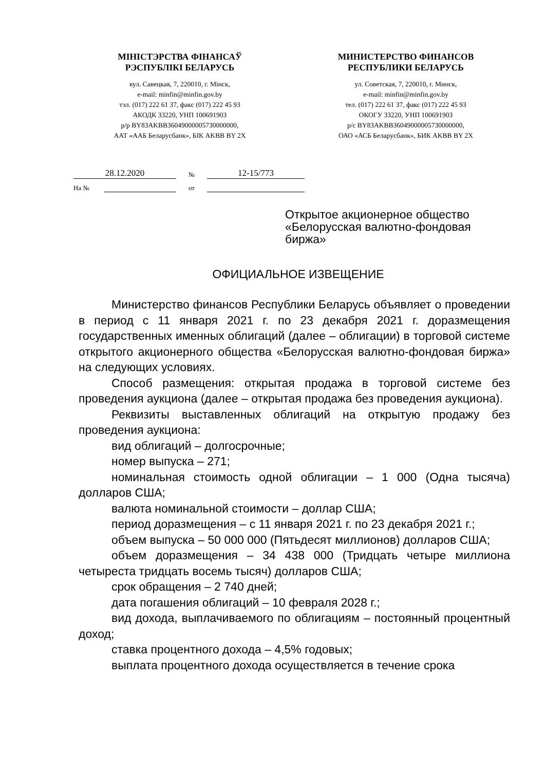МІНІСТЭРСТВА ФІНАНСАЎ
РЭСПУБЛІКІ БЕЛАРУСЬ
вул. Савецкая, 7, 220010, г. Мінск,
e-mail: minfin@minfin.gov.by
тэл. (017) 222 61 37, факс (017) 222 45 93
АКОДК 33220, УНП 100691903
р/р BY83AKBB36049000005730000000,
ААТ «ААБ Беларусбанк», БІК AKBB BY 2X
МИНИСТЕРСТВО ФИНАНСОВ
РЕСПУБЛИКИ БЕЛАРУСЬ
ул. Советская, 7, 220010, г. Минск,
e-mail: minfin@minfin.gov.by
тел. (017) 222 61 37, факс (017) 222 45 93
ОКОГУ 33220, УНП 100691903
р/с BY83AKBB36049000005730000000,
ОАО «АСБ Беларусбанк», БИК AKBB BY 2X
28.12.2020 № 12-15/773
На № от
Открытое акционерное общество
«Белорусская валютно-фондовая
биржа»
ОФИЦИАЛЬНОЕ ИЗВЕЩЕНИЕ
Министерство финансов Республики Беларусь объявляет о проведении в период с 11 января 2021 г. по 23 декабря 2021 г. доразмещения государственных именных облигаций (далее – облигации) в торговой системе открытого акционерного общества «Белорусская валютно-фондовая биржа» на следующих условиях.
Способ размещения: открытая продажа в торговой системе без проведения аукциона (далее – открытая продажа без проведения аукциона).
Реквизиты выставленных облигаций на открытую продажу без проведения аукциона:
вид облигаций – долгосрочные;
номер выпуска – 271;
номинальная стоимость одной облигации – 1 000 (Одна тысяча) долларов США;
валюта номинальной стоимости – доллар США;
период доразмещения – с 11 января 2021 г. по 23 декабря 2021 г.;
объем выпуска – 50 000 000 (Пятьдесят миллионов) долларов США;
объем доразмещения – 34 438 000 (Тридцать четыре миллиона четыреста тридцать восемь тысяч) долларов США;
срок обращения – 2 740 дней;
дата погашения облигаций – 10 февраля 2028 г.;
вид дохода, выплачиваемого по облигациям – постоянный процентный доход;
ставка процентного дохода – 4,5% годовых;
выплата процентного дохода осуществляется в течение срока